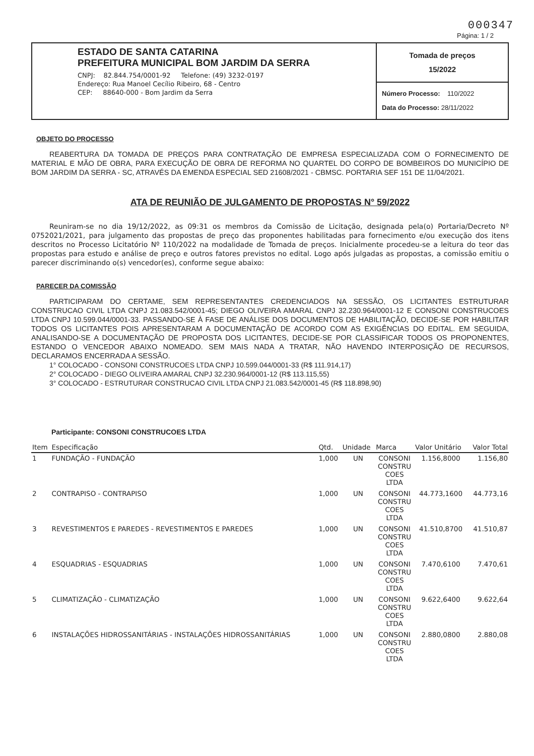000347
Página: 1 / 2
ESTADO DE SANTA CATARINA
PREFEITURA MUNICIPAL BOM JARDIM DA SERRA
CNPJ: 82.844.754/0001-92 Telefone: (49) 3232-0197
Endereço: Rua Manoel Cecílio Ribeiro, 68 - Centro
CEP: 88640-000 - Bom Jardim da Serra
Tomada de preços
15/2022
Número Processo: 110/2022
Data do Processo: 28/11/2022
OBJETO DO PROCESSO
REABERTURA DA TOMADA DE PREÇOS PARA CONTRATAÇÃO DE EMPRESA ESPECIALIZADA COM O FORNECIMENTO DE MATERIAL E MÃO DE OBRA, PARA EXECUÇÃO DE OBRA DE REFORMA NO QUARTEL DO CORPO DE BOMBEIROS DO MUNICÍPIO DE BOM JARDIM DA SERRA - SC, ATRAVÉS DA EMENDA ESPECIAL SED 21608/2021 - CBMSC. PORTARIA SEF 151 DE 11/04/2021.
ATA DE REUNIÃO DE JULGAMENTO DE PROPOSTAS N° 59/2022
Reuniram-se no dia 19/12/2022, as 09:31 os membros da Comissão de Licitação, designada pela(o) Portaria/Decreto Nº 0752021/2021, para julgamento das propostas de preço das proponentes habilitadas para fornecimento e/ou execução dos itens descritos no Processo Licitatório Nº 110/2022 na modalidade de Tomada de preços. Inicialmente procedeu-se a leitura do teor das propostas para estudo e análise de preço e outros fatores previstos no edital. Logo após julgadas as propostas, a comissão emitiu o parecer discriminando o(s) vencedor(es), conforme segue abaixo:
PARECER DA COMISSÃO
PARTICIPARAM DO CERTAME, SEM REPRESENTANTES CREDENCIADOS NA SESSÃO, OS LICITANTES ESTRUTURAR CONSTRUCAO CIVIL LTDA CNPJ 21.083.542/0001-45; DIEGO OLIVEIRA AMARAL CNPJ 32.230.964/0001-12 E CONSONI CONSTRUCOES LTDA CNPJ 10.599.044/0001-33. PASSANDO-SE À FASE DE ANÁLISE DOS DOCUMENTOS DE HABILITAÇÃO, DECIDE-SE POR HABILITAR TODOS OS LICITANTES POIS APRESENTARAM A DOCUMENTAÇÃO DE ACORDO COM AS EXIGÊNCIAS DO EDITAL. EM SEGUIDA, ANALISANDO-SE A DOCUMENTAÇÃO DE PROPOSTA DOS LICITANTES, DECIDE-SE POR CLASSIFICAR TODOS OS PROPONENTES, ESTANDO O VENCEDOR ABAIXO NOMEADO. SEM MAIS NADA A TRATAR, NÃO HAVENDO INTERPOSIÇÃO DE RECURSOS, DECLARAMOS ENCERRADA A SESSÃO.
1° COLOCADO - CONSONI CONSTRUCOES LTDA CNPJ 10.599.044/0001-33 (R$ 111.914,17)
2° COLOCADO - DIEGO OLIVEIRA AMARAL CNPJ 32.230.964/0001-12 (R$ 113.115,55)
3° COLOCADO - ESTRUTURAR CONSTRUCAO CIVIL LTDA CNPJ 21.083.542/0001-45 (R$ 118.898,90)
Participante: CONSONI CONSTRUCOES LTDA
| Item | Especificação | Qtd. | Unidade | Marca | Valor Unitário | Valor Total |
| --- | --- | --- | --- | --- | --- | --- |
| 1 | FUNDAÇÃO - FUNDAÇÃO | 1,000 | UN | CONSONI CONSTRU COES LTDA | 1.156,8000 | 1.156,80 |
| 2 | CONTRAPISO - CONTRAPISO | 1,000 | UN | CONSONI CONSTRU COES LTDA | 44.773,1600 | 44.773,16 |
| 3 | REVESTIMENTOS E PAREDES - REVESTIMENTOS E PAREDES | 1,000 | UN | CONSONI CONSTRU COES LTDA | 41.510,8700 | 41.510,87 |
| 4 | ESQUADRIAS - ESQUADRIAS | 1,000 | UN | CONSONI CONSTRU COES LTDA | 7.470,6100 | 7.470,61 |
| 5 | CLIMATIZAÇÃO - CLIMATIZAÇÃO | 1,000 | UN | CONSONI CONSTRU COES LTDA | 9.622,6400 | 9.622,64 |
| 6 | INSTALAÇÕES HIDROSSANITÁRIAS - INSTALAÇÕES HIDROSSANITÁRIAS | 1,000 | UN | CONSONI CONSTRU COES LTDA | 2.880,0800 | 2.880,08 |